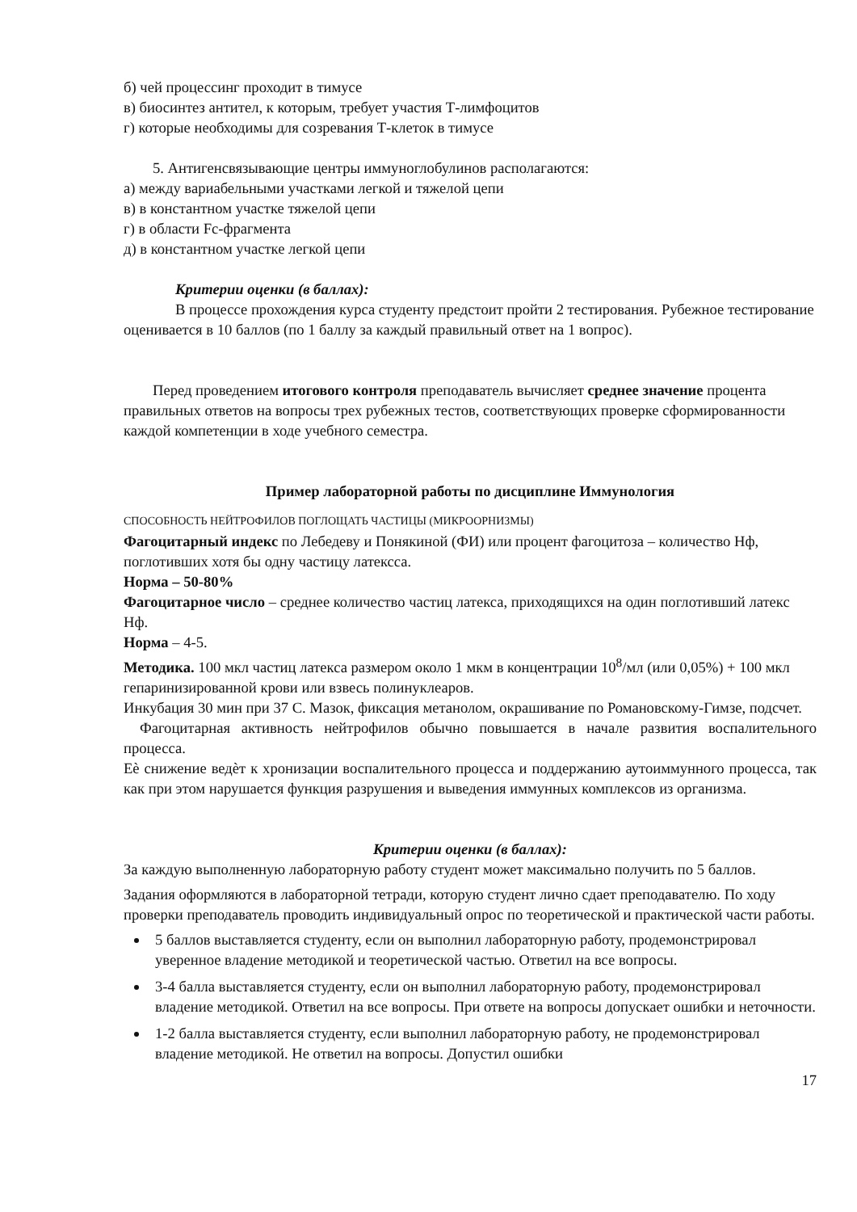б) чей процессинг проходит в тимусе
в) биосинтез антител, к которым, требует участия Т-лимфоцитов
г) которые необходимы для созревания Т-клеток в тимусе
5. Антигенсвязывающие центры иммуноглобулинов располагаются:
а) между вариабельными участками легкой и тяжелой цепи
в) в константном участке тяжелой цепи
г) в области Fc-фрагмента
д) в константном участке легкой цепи
Критерии оценки (в баллах):
В процессе прохождения курса студенту предстоит пройти 2 тестирования. Рубежное тестирование оценивается в 10 баллов (по 1 баллу за каждый правильный ответ на 1 вопрос).
Перед проведением итогового контроля преподаватель вычисляет среднее значение процента правильных ответов на вопросы трех рубежных тестов, соответствующих проверке сформированности каждой компетенции в ходе учебного семестра.
Пример лабораторной работы по дисциплине Иммунология
СПОСОБНОСТЬ НЕЙТРОФИЛОВ ПОГЛОЩАТЬ ЧАСТИЦЫ (МИКРООРНИЗМЫ)
Фагоцитарный индекс по Лебедеву и Понякиной (ФИ) или процент фагоцитоза – количество Нф, поглотивших хотя бы одну частицу латексса.
Норма – 50-80%
Фагоцитарное число – среднее количество частиц латекса, приходящихся на один поглотивший латекс Нф.
Норма – 4-5.
Методика. 100 мкл частиц латекса размером около 1 мкм в концентрации 10<sup>8</sup>/мл (или 0,05%) + 100 мкл гепаринизированной крови или взвесь полинуклеаров.
Инкубация 30 мин при 37 С. Мазок, фиксация метанолом, окрашивание по Романовскому-Гимзе, подсчет.
Фагоцитарная активность нейтрофилов обычно повышается в начале развития воспалительного процесса.
Еѐ снижение ведѐт к хронизации воспалительного процесса и поддержанию аутоиммунного процесса, так как при этом нарушается функция разрушения и выведения иммунных комплексов из организма.
Критерии оценки (в баллах):
За каждую выполненную лабораторную работу студент может максимально получить по 5 баллов.
Задания оформляются в лабораторной тетради, которую студент лично сдает преподавателю. По ходу проверки преподаватель проводить индивидуальный опрос по теоретической и практической части работы.
5 баллов выставляется студенту, если он выполнил лабораторную работу, продемонстрировал уверенное владение методикой и теоретической частью. Ответил на все вопросы.
3-4 балла выставляется студенту, если он выполнил лабораторную работу, продемонстрировал владение методикой. Ответил на все вопросы. При ответе на вопросы допускает ошибки и неточности.
1-2 балла выставляется студенту, если выполнил лабораторную работу, не продемонстрировал владение методикой. Не ответил на вопросы. Допустил ошибки
17